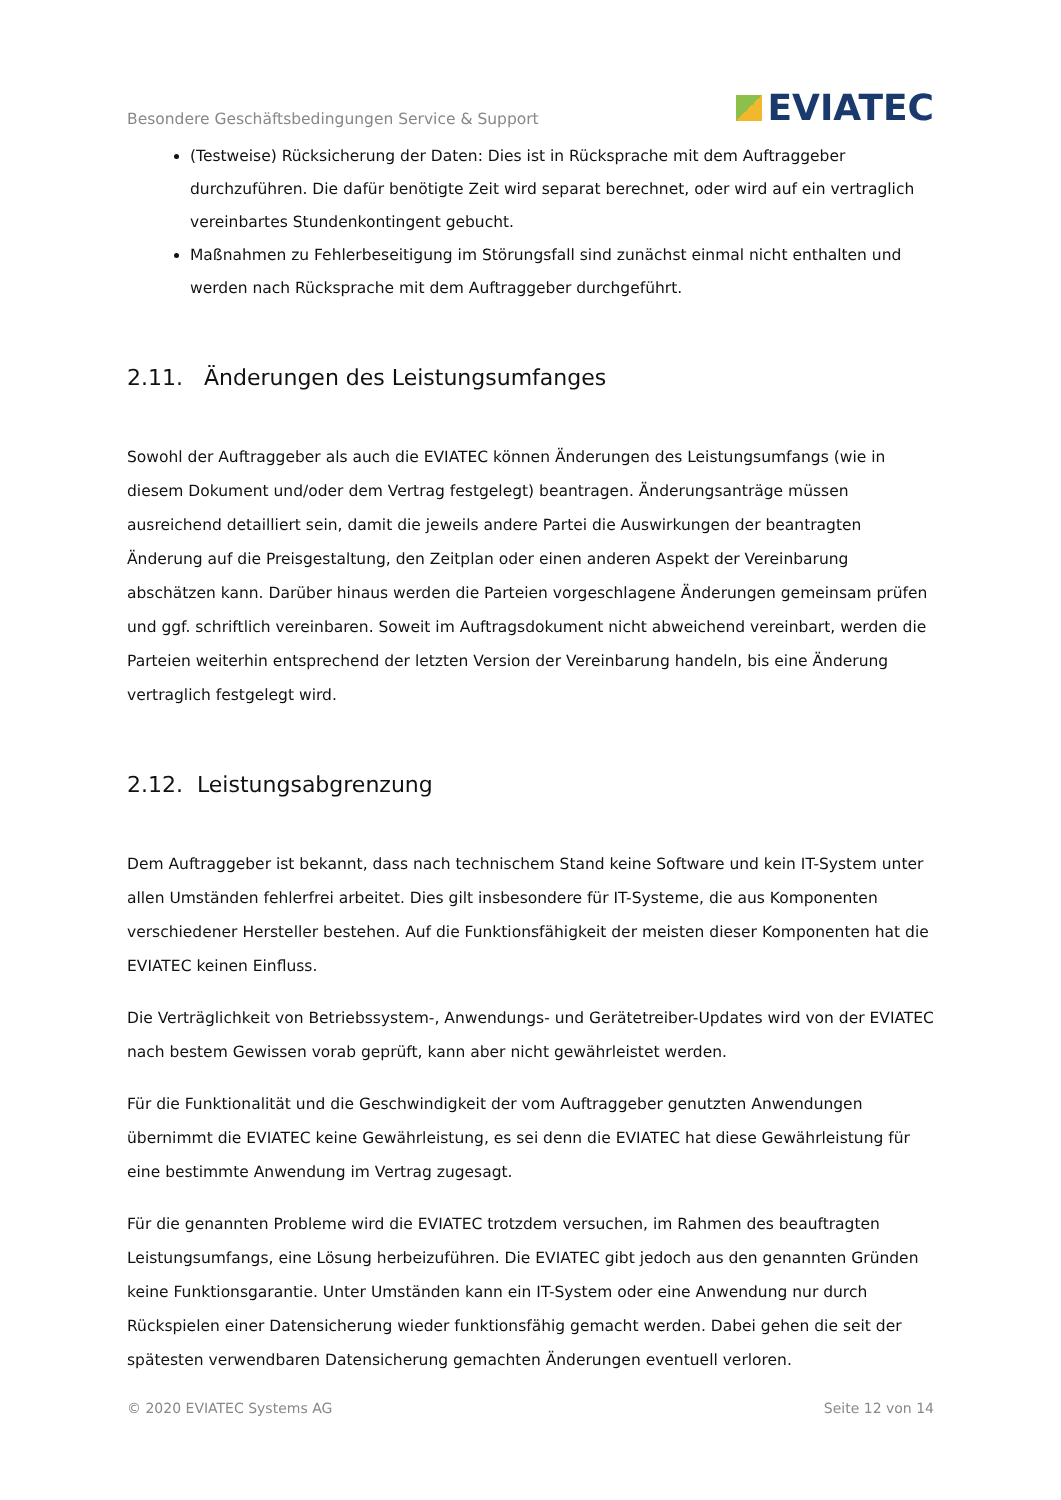Besondere Geschäftsbedingungen Service & Support EVIATEC
(Testweise) Rücksicherung der Daten: Dies ist in Rücksprache mit dem Auftraggeber durchzuführen. Die dafür benötigte Zeit wird separat berechnet, oder wird auf ein vertraglich vereinbartes Stundenkontingent gebucht.
Maßnahmen zu Fehlerbeseitigung im Störungsfall sind zunächst einmal nicht enthalten und werden nach Rücksprache mit dem Auftraggeber durchgeführt.
2.11. Änderungen des Leistungsumfanges
Sowohl der Auftraggeber als auch die EVIATEC können Änderungen des Leistungsumfangs (wie in diesem Dokument und/oder dem Vertrag festgelegt) beantragen. Änderungsanträge müssen ausreichend detailliert sein, damit die jeweils andere Partei die Auswirkungen der beantragten Änderung auf die Preisgestaltung, den Zeitplan oder einen anderen Aspekt der Vereinbarung abschätzen kann. Darüber hinaus werden die Parteien vorgeschlagene Änderungen gemeinsam prüfen und ggf. schriftlich vereinbaren. Soweit im Auftragsdokument nicht abweichend vereinbart, werden die Parteien weiterhin entsprechend der letzten Version der Vereinbarung handeln, bis eine Änderung vertraglich festgelegt wird.
2.12. Leistungsabgrenzung
Dem Auftraggeber ist bekannt, dass nach technischem Stand keine Software und kein IT-System unter allen Umständen fehlerfrei arbeitet. Dies gilt insbesondere für IT-Systeme, die aus Komponenten verschiedener Hersteller bestehen. Auf die Funktionsfähigkeit der meisten dieser Komponenten hat die EVIATEC keinen Einfluss.
Die Verträglichkeit von Betriebssystem-, Anwendungs- und Gerätetreiber-Updates wird von der EVIATEC nach bestem Gewissen vorab geprüft, kann aber nicht gewährleistet werden.
Für die Funktionalität und die Geschwindigkeit der vom Auftraggeber genutzten Anwendungen übernimmt die EVIATEC keine Gewährleistung, es sei denn die EVIATEC hat diese Gewährleistung für eine bestimmte Anwendung im Vertrag zugesagt.
Für die genannten Probleme wird die EVIATEC trotzdem versuchen, im Rahmen des beauftragten Leistungsumfangs, eine Lösung herbeizuführen. Die EVIATEC gibt jedoch aus den genannten Gründen keine Funktionsgarantie. Unter Umständen kann ein IT-System oder eine Anwendung nur durch Rückspielen einer Datensicherung wieder funktionsfähig gemacht werden. Dabei gehen die seit der spätesten verwendbaren Datensicherung gemachten Änderungen eventuell verloren.
© 2020 EVIATEC Systems AG Seite 12 von 14